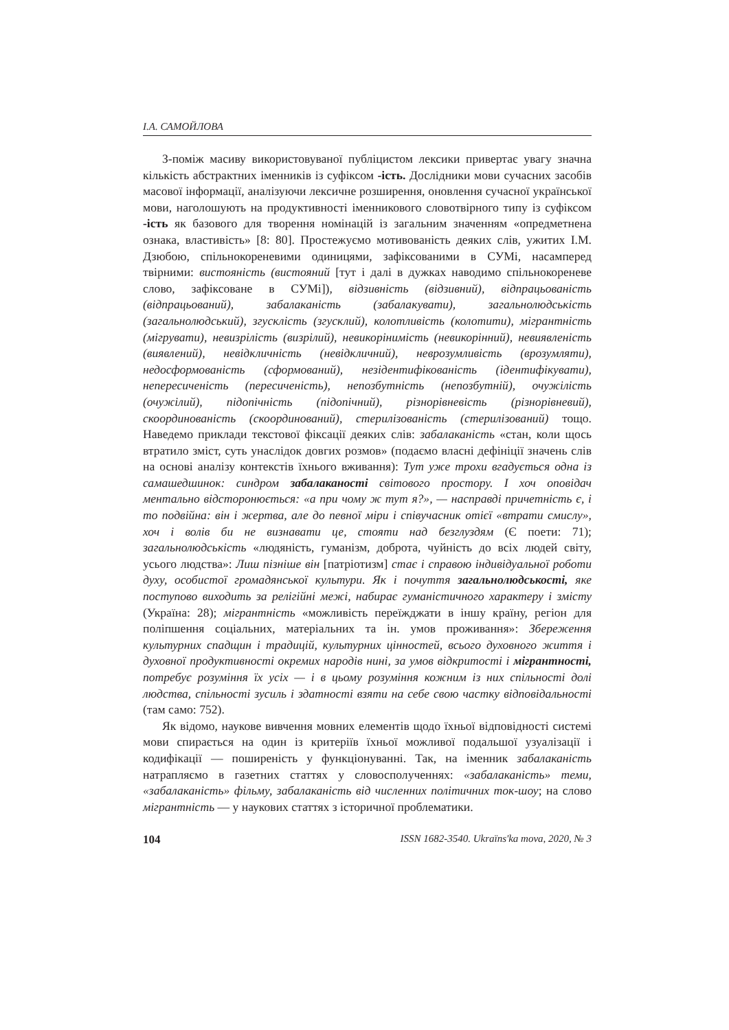І.А. САМОЙЛОВА
З-поміж масиву використовуваної публіцистом лексики привертає увагу значна кількість абстрактних іменників із суфіксом -ість. Дослідники мови сучасних засобів масової інформації, аналізуючи лексичне розширення, оновлення сучасної української мови, наголошують на продуктивності іменникового словотвірного типу із суфіксом -ість як базового для творення номінацій із загальним значенням «опредметнена ознака, властивість» [8: 80]. Простежуємо мотивованість деяких слів, ужитих І.М. Дзюбою, спільнокореневими одиницями, зафіксованими в СУМі, насамперед твірними: вистояність (вистояний [тут і далі в дужках наводимо спільнокореневе слово, зафіксоване в СУМі]), відзивність (відзивний), відпрацьованість (відпрацьований), забалаканість (забалакувати), загальнолюдськість (загальнолюдський), згусклість (згусклий), колотливість (колотити), мігрантність (мігрувати), невизрілість (визрілий), невикорінимість (невикорінний), невиявленість (виявлений), невідкличність (невідкличний), неврозумливість (врозумляти), недосформованість (сформований), незідентифікованість (ідентифікувати), непересиченість (пересиченість), непозбутність (непозбутній), очужілість (очужілий), підопічність (підопічний), різнорівневість (різнорівневий), скоординованість (скоординований), стерилізованість (стерилізований) тощо. Наведемо приклади текстової фіксації деяких слів: забалаканість «стан, коли щось втратило зміст, суть унаслідок довгих розмов» (подаємо власні дефініції значень слів на основі аналізу контекстів їхнього вживання): Тут уже трохи вгадується одна із самашедшинок: синдром забалаканості світового простору. І хоч оповідач ментально відсторонюється: «а при чому ж тут я?», — насправді причетність є, і то подвійна: він і жертва, але до певної міри і співучасник отієї «втрати смислу», хоч і волів би не визнавати це, стояти над безглуздям (Є поети: 71); загальнолюдськість «людяність, гуманізм, доброта, чуйність до всіх людей світу, усього людства»: Лиш пізніше він [патріотизм] стає і справою індивідуальної роботи духу, особистої громадянської культури. Як і почуття загальнолюдськості, яке поступово виходить за релігійні межі, набирає гуманістичного характеру і змісту (Україна: 28); мігрантність «можливість переїжджати в іншу країну, регіон для поліпшення соціальних, матеріальних та ін. умов проживання»: Збереження культурних спадщин і традицій, культурних цінностей, всього духовного життя і духовної продуктивності окремих народів нині, за умов відкритості і мігрантності, потребує розуміння їх усіх — і в цьому розуміння кожним із них спільності долі людства, спільності зусиль і здатності взяти на себе свою частку відповідальності (там само: 752).
Як відомо, наукове вивчення мовних елементів щодо їхньої відповідності системі мови спирається на один із критеріїв їхньої можливої подальшої узуалізації і кодифікації — поширеність у функціонуванні. Так, на іменник забалаканість натрапляємо в газетних статтях у словосполученнях: «забалаканість» теми, «забалаканість» фільму, забалаканість від численних політичних ток-шоу; на слово мігрантність — у наукових статтях з історичної проблематики.
104 ISSN 1682-3540. Ukraïns'ka mova, 2020, № 3